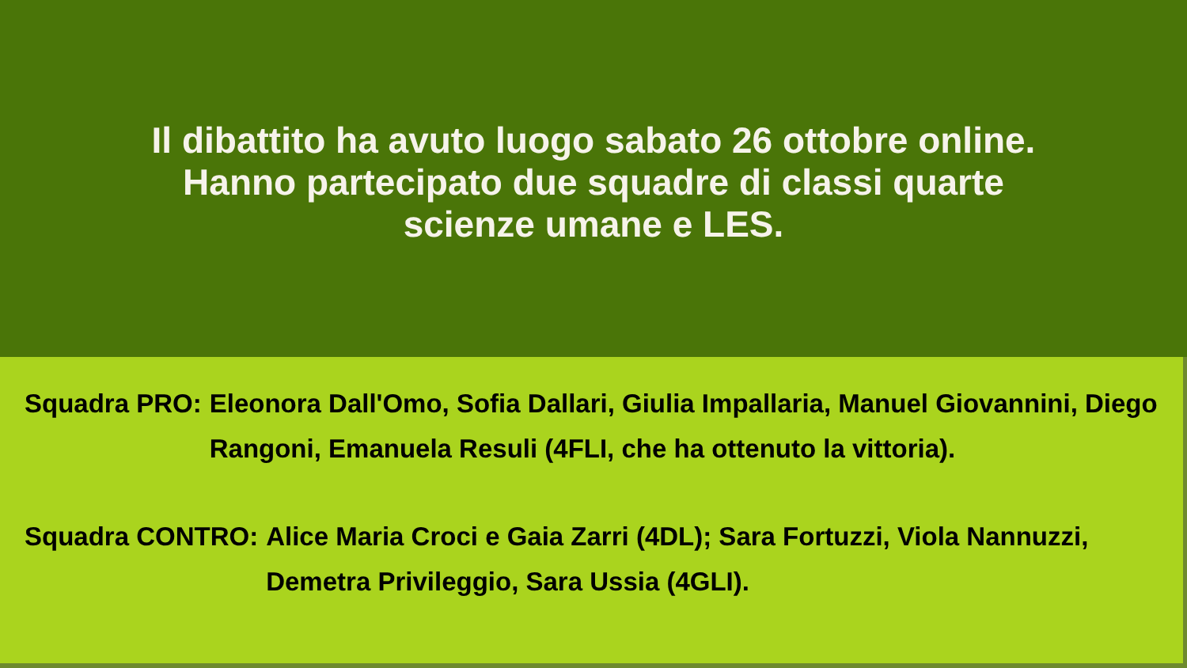Il dibattito ha avuto luogo sabato 26 ottobre online. Hanno partecipato due squadre di classi quarte scienze umane e LES.
Squadra PRO: Eleonora Dall'Omo, Sofia Dallari, Giulia Impallaria, Manuel Giovannini, Diego Rangoni, Emanuela Resuli (4FLI, che ha ottenuto la vittoria).
Squadra CONTRO: Alice Maria Croci e Gaia Zarri (4DL); Sara Fortuzzi, Viola Nannuzzi, Demetra Privileggio, Sara Ussia (4GLI).